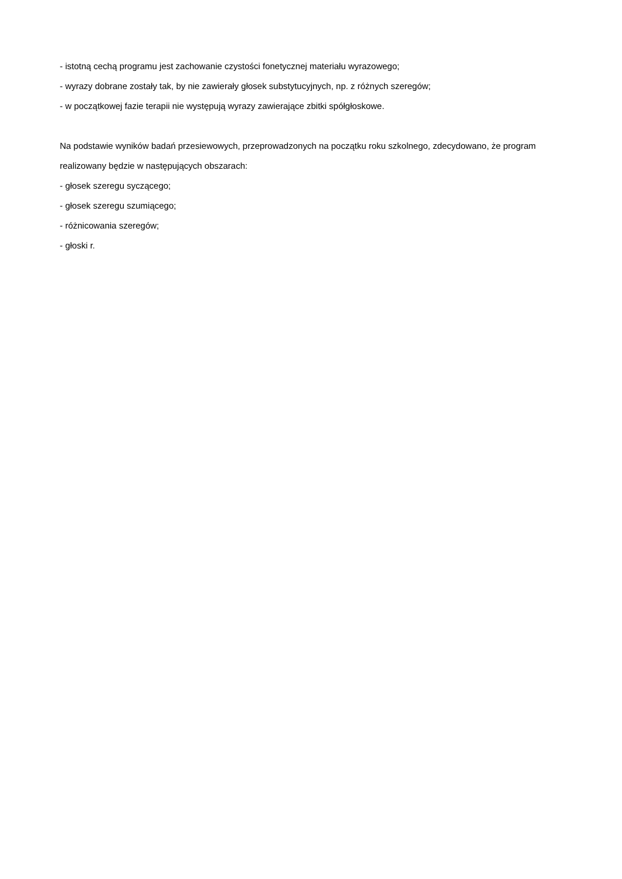- istotną cechą programu jest zachowanie czystości fonetycznej materiału wyrazowego;
- wyrazy dobrane zostały tak, by nie zawierały głosek substytucyjnych, np. z różnych szeregów;
- w początkowej fazie terapii nie występują wyrazy zawierające zbitki spółgłoskowe.
Na podstawie wyników badań przesiewowych, przeprowadzonych na początku roku szkolnego, zdecydowano, że program realizowany będzie w następujących obszarach:
- głosek szeregu syczącego;
- głosek szeregu szumiącego;
- różnicowania szeregów;
- głoski r.